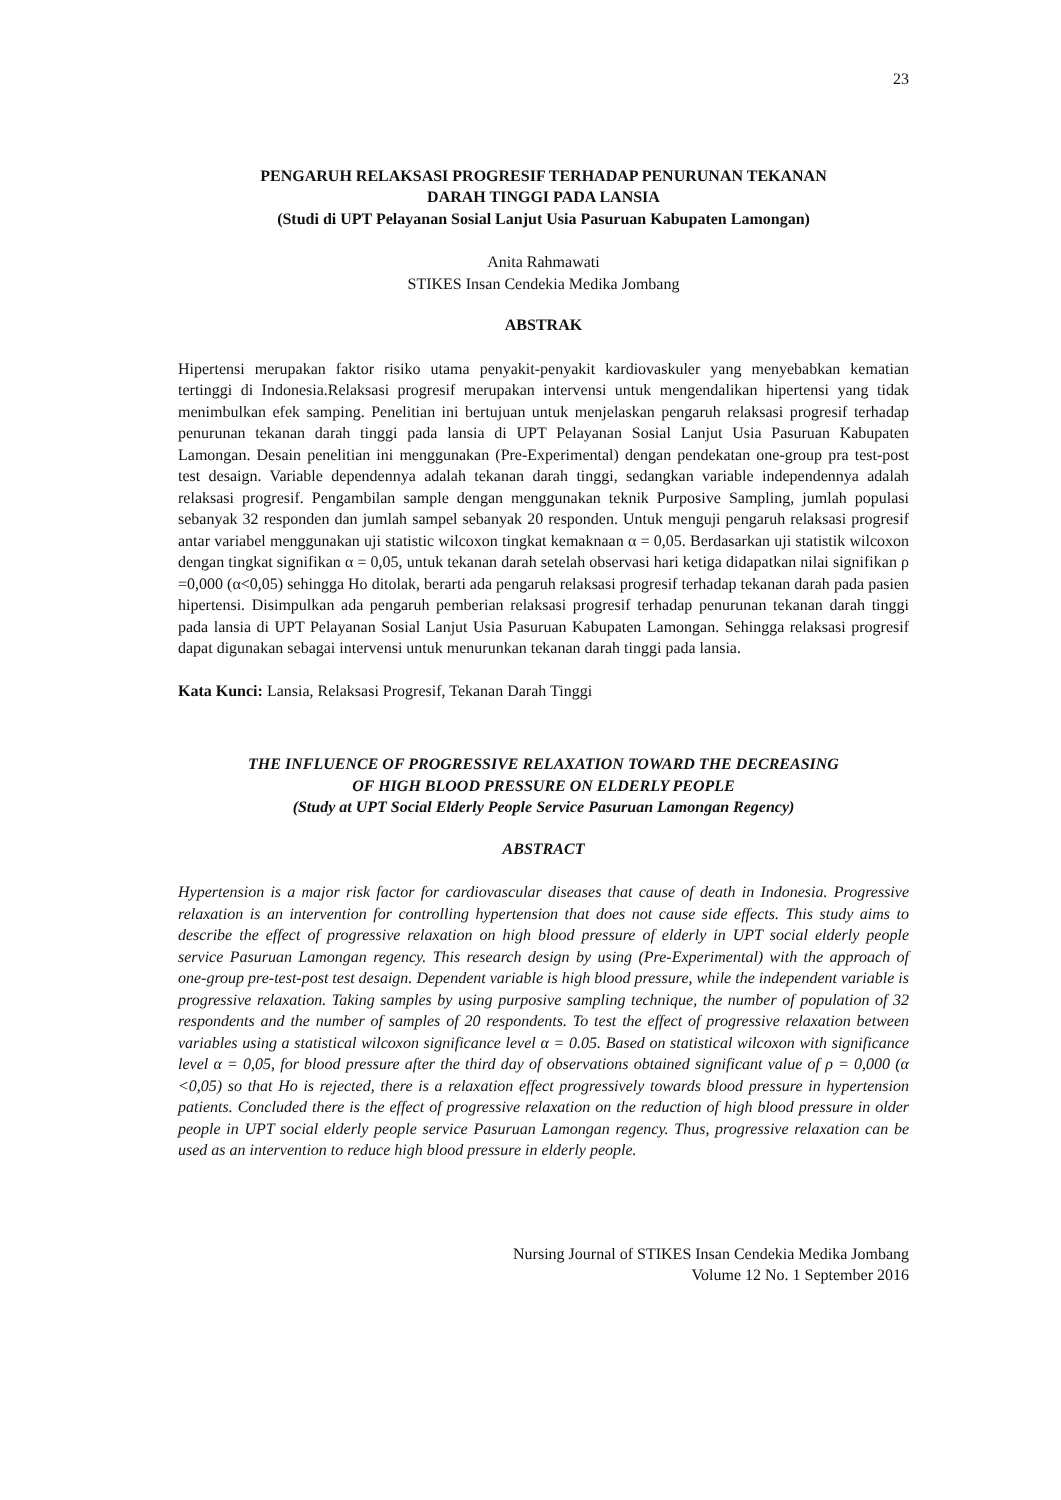23
PENGARUH RELAKSASI PROGRESIF TERHADAP PENURUNAN TEKANAN
DARAH TINGGI PADA LANSIA
(Studi di UPT Pelayanan Sosial Lanjut Usia Pasuruan Kabupaten Lamongan)
Anita Rahmawati
STIKES Insan Cendekia Medika Jombang
ABSTRAK
Hipertensi merupakan faktor risiko utama penyakit-penyakit kardiovaskuler yang menyebabkan kematian tertinggi di Indonesia.Relaksasi progresif merupakan intervensi untuk mengendalikan hipertensi yang tidak menimbulkan efek samping. Penelitian ini bertujuan untuk menjelaskan pengaruh relaksasi progresif terhadap penurunan tekanan darah tinggi pada lansia di UPT Pelayanan Sosial Lanjut Usia Pasuruan Kabupaten Lamongan. Desain penelitian ini menggunakan (Pre-Experimental) dengan pendekatan one-group pra test-post test desaign. Variable dependennya adalah tekanan darah tinggi, sedangkan variable independennya adalah relaksasi progresif. Pengambilan sample dengan menggunakan teknik Purposive Sampling, jumlah populasi sebanyak 32 responden dan jumlah sampel sebanyak 20 responden. Untuk menguji pengaruh relaksasi progresif antar variabel menggunakan uji statistic wilcoxon tingkat kemaknaan α = 0,05. Berdasarkan uji statistik wilcoxon dengan tingkat signifikan α = 0,05, untuk tekanan darah setelah observasi hari ketiga didapatkan nilai signifikan ρ =0,000 (α<0,05) sehingga Ho ditolak, berarti ada pengaruh relaksasi progresif terhadap tekanan darah pada pasien hipertensi. Disimpulkan ada pengaruh pemberian relaksasi progresif terhadap penurunan tekanan darah tinggi pada lansia di UPT Pelayanan Sosial Lanjut Usia Pasuruan Kabupaten Lamongan. Sehingga relaksasi progresif dapat digunakan sebagai intervensi untuk menurunkan tekanan darah tinggi pada lansia.
Kata Kunci: Lansia, Relaksasi Progresif, Tekanan Darah Tinggi
THE INFLUENCE OF PROGRESSIVE RELAXATION TOWARD THE DECREASING
OF HIGH BLOOD PRESSURE ON ELDERLY PEOPLE
(Study at UPT Social Elderly People Service Pasuruan Lamongan Regency)
ABSTRACT
Hypertension is a major risk factor for cardiovascular diseases that cause of death in Indonesia. Progressive relaxation is an intervention for controlling hypertension that does not cause side effects. This study aims to describe the effect of progressive relaxation on high blood pressure of elderly in UPT social elderly people service Pasuruan Lamongan regency. This research design by using (Pre-Experimental) with the approach of one-group pre-test-post test desaign. Dependent variable is high blood pressure, while the independent variable is progressive relaxation. Taking samples by using purposive sampling technique, the number of population of 32 respondents and the number of samples of 20 respondents. To test the effect of progressive relaxation between variables using a statistical wilcoxon significance level α = 0.05. Based on statistical wilcoxon with significance level α = 0,05, for blood pressure after the third day of observations obtained significant value of ρ = 0,000 (α <0,05) so that Ho is rejected, there is a relaxation effect progressively towards blood pressure in hypertension patients. Concluded there is the effect of progressive relaxation on the reduction of high blood pressure in older people in UPT social elderly people service Pasuruan Lamongan regency. Thus, progressive relaxation can be used as an intervention to reduce high blood pressure in elderly people.
Nursing Journal of STIKES Insan Cendekia Medika Jombang
Volume 12 No. 1 September 2016